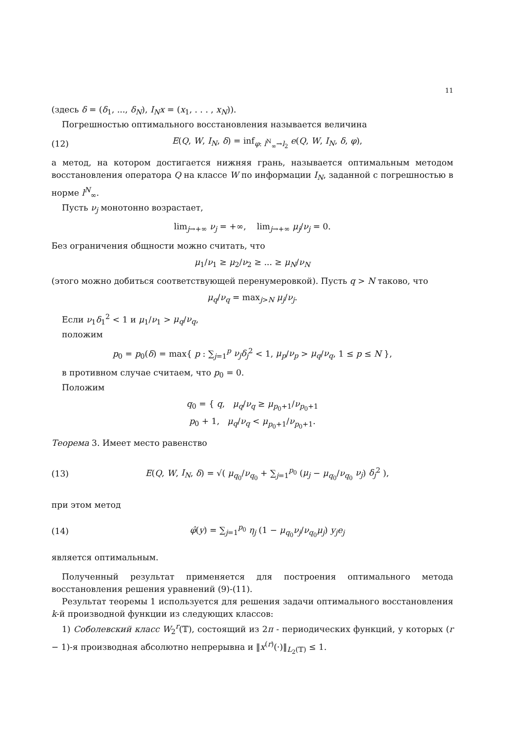11
(здесь δ = (δ<sub>1</sub>, ..., δ<sub>N</sub>), I<sub>N</sub>x = (x<sub>1</sub>, . . . , x<sub>N</sub>)).
Погрешностью оптимального восстановления называется величина
(12) E(Q, W, I<sub>N</sub>, δ) = inf<sub>φ: l<sup>N</sup><sub>∞</sub>→l<sub>2</sub></sub> e(Q, W, I<sub>N</sub>, δ, φ),
а метод, на котором достигается нижняя грань, называется оптимальным методом восстановления оператора Q на классе W по информации I<sub>N</sub>, заданной с погрешностью в норме l<sup>N</sup><sub>∞</sub>.
Пусть ν<sub>j</sub> монотонно возрастает,
lim<sub>j→+∞</sub> ν<sub>j</sub> = +∞, lim<sub>j→+∞</sub> μ<sub>j</sub>/ν<sub>j</sub> = 0.
Без ограничения общности можно считать, что
μ<sub>1</sub>/ν<sub>1</sub> ≥ μ<sub>2</sub>/ν<sub>2</sub> ≥ ... ≥ μ<sub>N</sub>/ν<sub>N</sub>
(этого можно добиться соответствующей перенумеровкой). Пусть q > N таково, что
μ<sub>q</sub>/ν<sub>q</sub> = max<sub>j>N</sub> μ<sub>j</sub>/ν<sub>j</sub>.
Если ν<sub>1</sub>δ<sub>1</sub><sup>2</sup> < 1 и μ<sub>1</sub>/ν<sub>1</sub> > μ<sub>q</sub>/ν<sub>q</sub>,
положим
p<sub>0</sub> = p<sub>0</sub>(δ) = max{ p : ∑<sub>j=1</sub><sup>p</sup> ν<sub>j</sub>δ<sub>j</sub><sup>2</sup> < 1, μ<sub>p</sub>/ν<sub>p</sub> > μ<sub>q</sub>/ν<sub>q</sub>, 1 ≤ p ≤ N },
в противном случае считаем, что p<sub>0</sub> = 0.
Положим
q<sub>0</sub> = { q, μ<sub>q</sub>/ν<sub>q</sub> ≥ μ<sub>p<sub>0</sub>+1</sub>/ν<sub>p<sub>0</sub>+1</sub>
p<sub>0</sub> + 1, μ<sub>q</sub>/ν<sub>q</sub> < μ<sub>p<sub>0</sub>+1</sub>/ν<sub>p<sub>0</sub>+1</sub>.
Теорема 3. Имеет место равенство
(13) E(Q, W, I<sub>N</sub>, δ) = √( μ<sub>q<sub>0</sub></sub>/ν<sub>q<sub>0</sub></sub> + ∑<sub>j=1</sub><sup>p<sub>0</sub></sup> (μ<sub>j</sub> − μ<sub>q<sub>0</sub></sub>/ν<sub>q<sub>0</sub></sub> ν<sub>j</sub>) δ<sub>j</sub><sup>2</sup> ),
при этом метод
(14) φ̂(y) = ∑<sub>j=1</sub><sup>p<sub>0</sub></sup> η<sub>j</sub> (1 − μ<sub>q<sub>0</sub></sub>ν<sub>j</sub>/ν<sub>q<sub>0</sub></sub>μ<sub>j</sub>) y<sub>j</sub>e<sub>j</sub>
является оптимальным.
Полученный результат применяется для построения оптимального метода восстановления решения уравнений (9)-(11).
Результат теоремы 1 используется для решения задачи оптимального восстановления k-й производной функции из следующих классов:
1) Соболевский класс W<sub>2</sub><sup>r</sup>(𝕋), состоящий из 2π - периодических функций, у которых (r − 1)-я производная абсолютно непрерывна и ‖x<sup>(r)</sup>(·)‖<sub>L<sub>2</sub>(𝕋)</sub> ≤ 1.